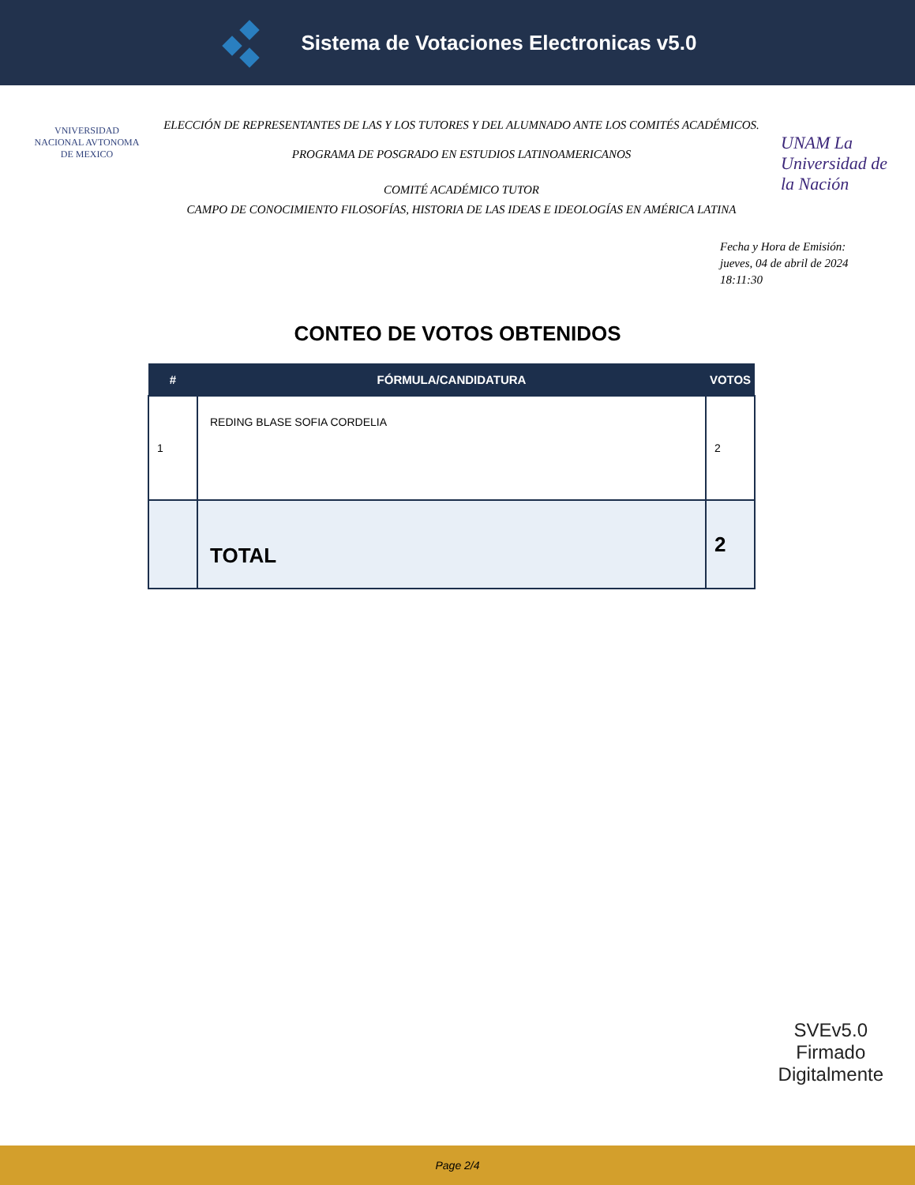Sistema de Votaciones Electronicas v5.0
VNIVERSIDAD NACIONAL AVTONOMA DE MEXICO
ELECCIÓN DE REPRESENTANTES DE LAS Y LOS TUTORES Y DEL ALUMNADO ANTE LOS COMITÉS ACADÉMICOS.
PROGRAMA DE POSGRADO EN ESTUDIOS LATINOAMERICANOS
COMITÉ ACADÉMICO TUTOR
CAMPO DE CONOCIMIENTO FILOSOFÍAS, HISTORIA DE LAS IDEAS E IDEOLOGÍAS EN AMÉRICA LATINA
UNAM La Universidad de la Nación
Fecha y Hora de Emisión:
jueves, 04 de abril de 2024
18:11:30
CONTEO DE VOTOS OBTENIDOS
| # | FÓRMULA/CANDIDATURA | VOTOS |
| --- | --- | --- |
| 1 | REDING BLASE SOFIA CORDELIA | 2 |
| | TOTAL | 2 |
SVEv5.0
Firmado
Digitalmente
Page 2/4